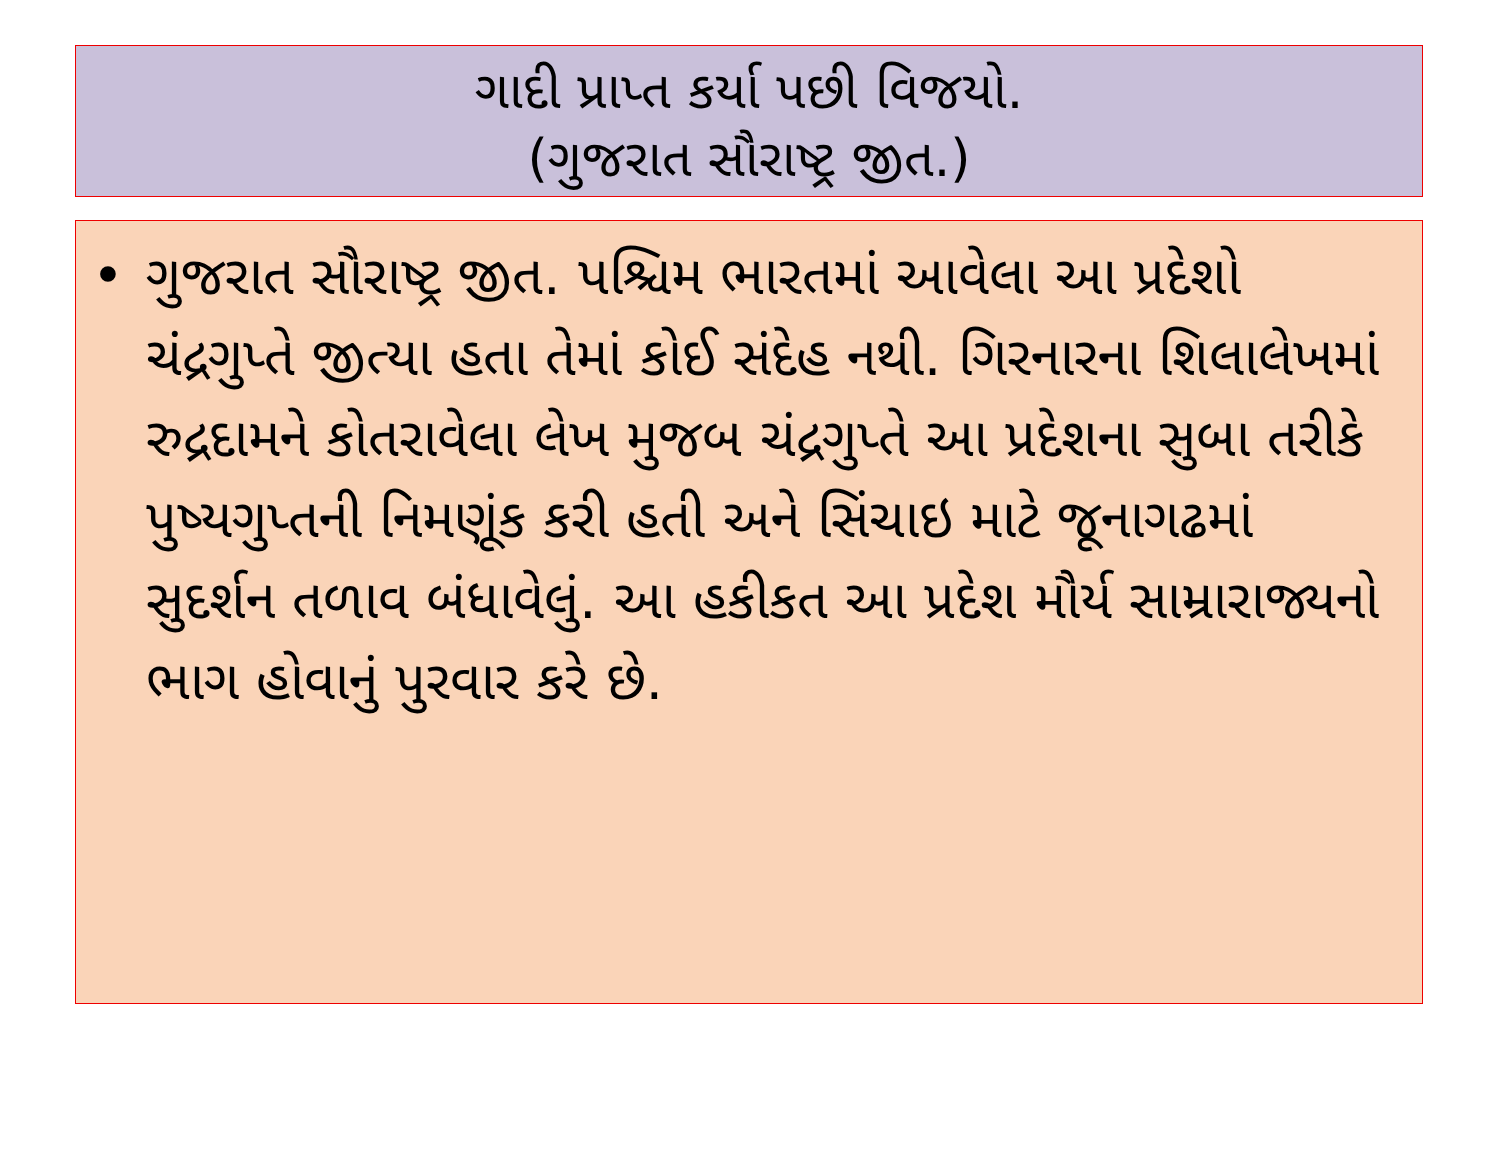ગાદી પ્રાપ્ત કર્યા પછી વિજયો.
(ગુજરાત સૌરાષ્ટ્ર જીત.)
• ગુજરાત સૌરાષ્ટ્ર જીત. પશ્ચિમ ભારતમાં આવેલા આ પ્રદેશો ચંદ્રગુપ્તે જીત્યા હતા તેમાં કોઈ સંદેહ નથી. ગિરનારના શિલાલેખમાં રુદ્રદામને કોતરાવેલા લેખ મુજબ ચંદ્રગુપ્તે આ પ્રદેશના સુબા તરીકે પુષ્યગુપ્તની નિમણૂંક કરી હતી અને સિંચાઇ માટે જૂનાગઢમાં સુદર્શન તળાવ બંધાવેલું. આ હકીકત આ પ્રદેશ મૌર્ય સામ્રારાજ્યનો ભાગ હોવાનું પુરવાર કરે છે.